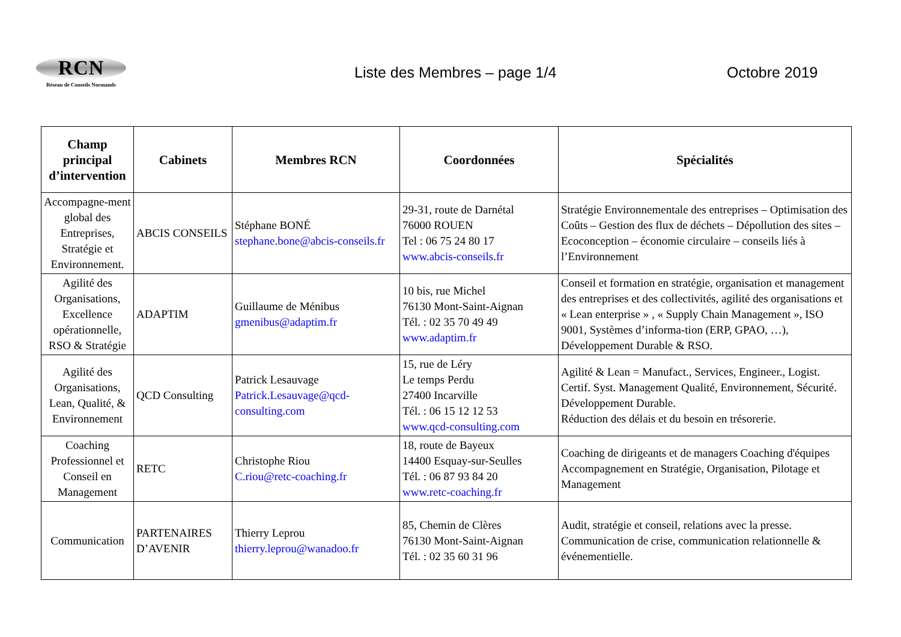RCN
Réseau de Conseils Normands
Liste des Membres – page 1/4 Octobre 2019
| Champ principal d’intervention | Cabinets | Membres RCN | Coordonnées | Spécialités |
| --- | --- | --- | --- | --- |
| Accompagne-ment global des Entreprises, Stratégie et Environnement. | ABCIS CONSEILS | Stéphane BONÉ stephane.bone@abcis-conseils.fr | 29-31, route de Darnétal 76000 ROUEN Tel : 06 75 24 80 17 www.abcis-conseils.fr | Stratégie Environnementale des entreprises – Optimisation des Coûts – Gestion des flux de déchets – Dépollution des sites – Ecoconception – économie circulaire – conseils liés à l’Environnement |
| Agilité des Organisations, Excellence opérationnelle, RSO & Stratégie | ADAPTIM | Guillaume de Ménibus gmenibus@adaptim.fr | 10 bis, rue Michel 76130 Mont-Saint-Aignan Tél. : 02 35 70 49 49 www.adaptim.fr | Conseil et formation en stratégie, organisation et management des entreprises et des collectivités, agilité des organisations et « Lean enterprise » , « Supply Chain Management », ISO 9001, Systèmes d’informa-tion (ERP, GPAO, …), Développement Durable & RSO. |
| Agilité des Organisations, Lean, Qualité, & Environnement | QCD Consulting | Patrick Lesauvage Patrick.Lesauvage@qcd-consulting.com | 15, rue de Léry Le temps Perdu 27400 Incarville Tél. : 06 15 12 12 53 www.qcd-consulting.com | Agilité & Lean = Manufact., Services, Engineer., Logist. Certif. Syst. Management Qualité, Environnement, Sécurité. Développement Durable. Réduction des délais et du besoin en trésorerie. |
| Coaching Professionnel et Conseil en Management | RETC | Christophe Riou C.riou@retc-coaching.fr | 18, route de Bayeux 14400 Esquay-sur-Seulles Tél. : 06 87 93 84 20 www.retc-coaching.fr | Coaching de dirigeants et de managers Coaching d'équipes Accompagnement en Stratégie, Organisation, Pilotage et Management |
| Communication | PARTENAIRES D’AVENIR | Thierry Leprou thierry.leprou@wanadoo.fr | 85, Chemin de Clères 76130 Mont-Saint-Aignan Tél. : 02 35 60 31 96 | Audit, stratégie et conseil, relations avec la presse. Communication de crise, communication relationnelle & événementielle. |